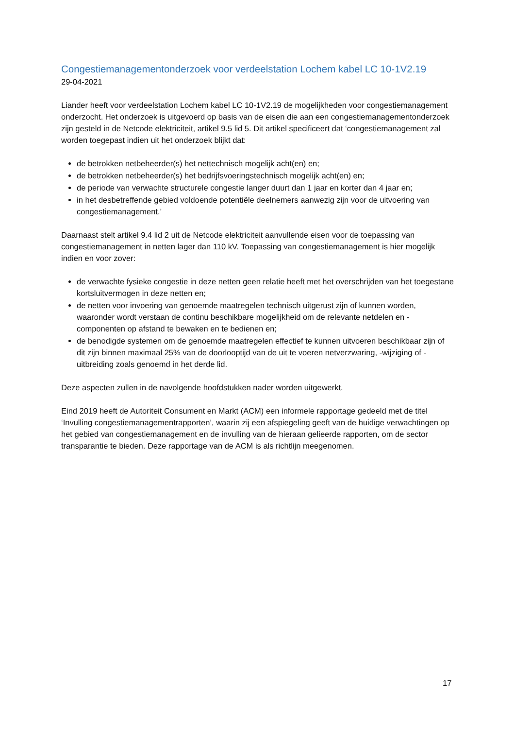Congestiemanagementonderzoek voor verdeelstation Lochem kabel LC 10-1V2.19
29-04-2021
Liander heeft voor verdeelstation Lochem kabel LC 10-1V2.19 de mogelijkheden voor congestiemanagement onderzocht. Het onderzoek is uitgevoerd op basis van de eisen die aan een congestiemanagementonderzoek zijn gesteld in de Netcode elektriciteit, artikel 9.5 lid 5. Dit artikel specificeert dat ‘congestiemanagement zal worden toegepast indien uit het onderzoek blijkt dat:
de betrokken netbeheerder(s) het nettechnisch mogelijk acht(en) en;
de betrokken netbeheerder(s) het bedrijfsvoeringstechnisch mogelijk acht(en) en;
de periode van verwachte structurele congestie langer duurt dan 1 jaar en korter dan 4 jaar en;
in het desbetreffende gebied voldoende potentiële deelnemers aanwezig zijn voor de uitvoering van congestiemanagement.’
Daarnaast stelt artikel 9.4 lid 2 uit de Netcode elektriciteit aanvullende eisen voor de toepassing van congestiemanagement in netten lager dan 110 kV. Toepassing van congestiemanagement is hier mogelijk indien en voor zover:
de verwachte fysieke congestie in deze netten geen relatie heeft met het overschrijden van het toegestane kortsluitvermogen in deze netten en;
de netten voor invoering van genoemde maatregelen technisch uitgerust zijn of kunnen worden, waaronder wordt verstaan de continu beschikbare mogelijkheid om de relevante netdelen en -componenten op afstand te bewaken en te bedienen en;
de benodigde systemen om de genoemde maatregelen effectief te kunnen uitvoeren beschikbaar zijn of dit zijn binnen maximaal 25% van de doorlooptijd van de uit te voeren netverzwaring, -wijziging of -uitbreiding zoals genoemd in het derde lid.
Deze aspecten zullen in de navolgende hoofdstukken nader worden uitgewerkt.
Eind 2019 heeft de Autoriteit Consument en Markt (ACM) een informele rapportage gedeeld met de titel ‘Invulling congestiemanagementrapporten’, waarin zij een afspiegeling geeft van de huidige verwachtingen op het gebied van congestiemanagement en de invulling van de hieraan gelieerde rapporten, om de sector transparantie te bieden. Deze rapportage van de ACM is als richtlijn meegenomen.
17